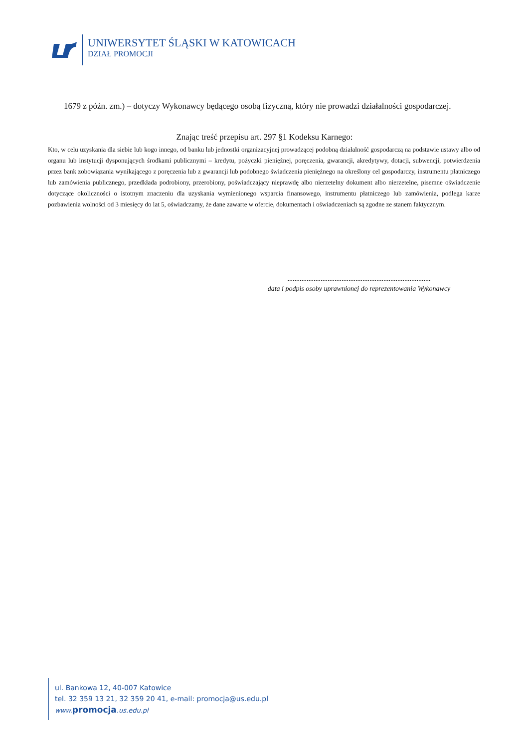UNIWERSYTET ŚLĄSKI W KATOWICACH
DZIAŁ PROMOCJI
1679 z późn. zm.) – dotyczy Wykonawcy będącego osobą fizyczną, który nie prowadzi działalności gospodarczej.
Znając treść przepisu art. 297 §1 Kodeksu Karnego:
Kto, w celu uzyskania dla siebie lub kogo innego, od banku lub jednostki organizacyjnej prowadzącej podobną działalność gospodarczą na podstawie ustawy albo od organu lub instytucji dysponujących środkami publicznymi – kredytu, pożyczki pieniężnej, poręczenia, gwarancji, akredytywy, dotacji, subwencji, potwierdzenia przez bank zobowiązania wynikającego z poręczenia lub z gwarancji lub podobnego świadczenia pieniężnego na określony cel gospodarczy, instrumentu płatniczego lub zamówienia publicznego, przedkłada podrobiony, przerobiony, poświadczający nieprawdę albo nierzetelny dokument albo nierzetelne, pisemne oświadczenie dotyczące okoliczności o istotnym znaczeniu dla uzyskania wymienionego wsparcia finansowego, instrumentu płatniczego lub zamówienia, podlega karze pozbawienia wolności od 3 miesięcy do lat 5, oświadczamy, że dane zawarte w ofercie, dokumentach i oświadczeniach są zgodne ze stanem faktycznym.
..................................................................................
data i podpis osoby uprawnionej do reprezentowania Wykonawcy
ul. Bankowa 12, 40-007 Katowice
tel. 32 359 13 21, 32 359 20 41, e-mail: promocja@us.edu.pl
www. promocja.us.edu.pl